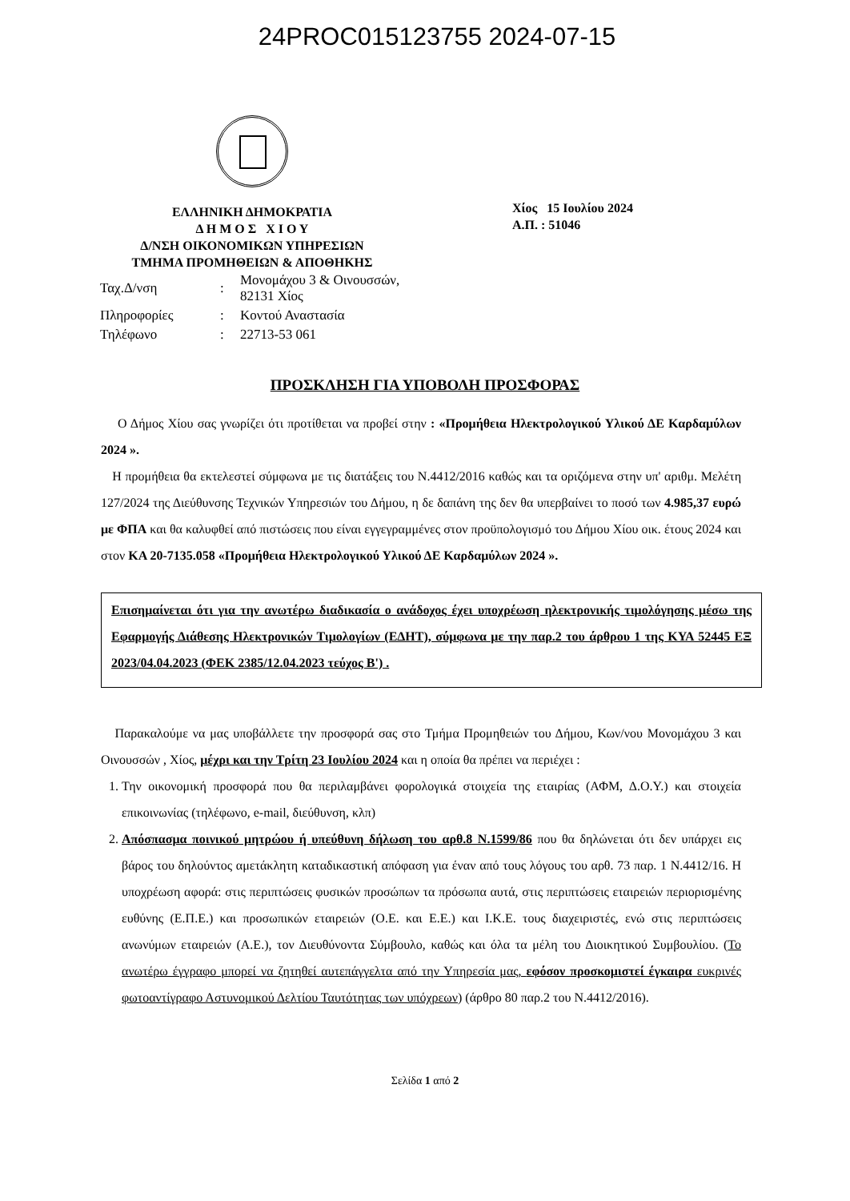24PROC015123755 2024-07-15
ΕΛΛΗΝΙΚΗ ΔΗΜΟΚΡΑΤΙΑ
Δ Η Μ Ο Σ Χ Ι Ο Υ
Δ/ΝΣΗ ΟΙΚΟΝΟΜΙΚΩΝ ΥΠΗΡΕΣΙΩΝ
ΤΜΗΜΑ ΠΡΟΜΗΘΕΙΩΝ & ΑΠΟΘΗΚΗΣ
Χίος 15 Ιουλίου 2024
Α.Π. : 51046
| Ταχ.Δ/νση | : | Μονομάχου 3 & Οινουσσών, 82131 Χίος |
| Πληροφορίες | : | Κοντού Αναστασία |
| Τηλέφωνο | : | 22713-53 061 |
ΠΡΟΣΚΛΗΣΗ ΓΙΑ ΥΠΟΒΟΛΗ ΠΡΟΣΦΟΡΑΣ
Ο Δήμος Χίου σας γνωρίζει ότι προτίθεται να προβεί στην : «Προμήθεια Ηλεκτρολογικού Υλικού ΔΕ Καρδαμύλων 2024 ».
Η προμήθεια θα εκτελεστεί σύμφωνα με τις διατάξεις του Ν.4412/2016 καθώς και τα οριζόμενα στην υπ' αριθμ. Μελέτη 127/2024 της Διεύθυνσης Τεχνικών Υπηρεσιών του Δήμου, η δε δαπάνη της δεν θα υπερβαίνει το ποσό των 4.985,37 ευρώ με ΦΠΑ και θα καλυφθεί από πιστώσεις που είναι εγγεγραμμένες στον προϋπολογισμό του Δήμου Χίου οικ. έτους 2024 και στον ΚΑ 20-7135.058 «Προμήθεια Ηλεκτρολογικού Υλικού ΔΕ Καρδαμύλων 2024 ».
Επισημαίνεται ότι για την ανωτέρω διαδικασία ο ανάδοχος έχει υποχρέωση ηλεκτρονικής τιμολόγησης μέσω της Εφαρμογής Διάθεσης Ηλεκτρονικών Τιμολογίων (ΕΔΗΤ), σύμφωνα με την παρ.2 του άρθρου 1 της ΚΥΑ 52445 ΕΞ 2023/04.04.2023 (ΦΕΚ 2385/12.04.2023 τεύχος Β') .
Παρακαλούμε να μας υποβάλλετε την προσφορά σας στο Τμήμα Προμηθειών του Δήμου, Κων/νου Μονομάχου 3 και Οινουσσών , Χίος, μέχρι και την Τρίτη 23 Ιουλίου 2024 και η οποία θα πρέπει να περιέχει :
1. Την οικονομική προσφορά που θα περιλαμβάνει φορολογικά στοιχεία της εταιρίας (ΑΦΜ, Δ.Ο.Υ.) και στοιχεία επικοινωνίας (τηλέφωνο, e-mail, διεύθυνση, κλπ)
2. Απόσπασμα ποινικού μητρώου ή υπεύθυνη δήλωση του αρθ.8 Ν.1599/86 που θα δηλώνεται ότι δεν υπάρχει εις βάρος του δηλούντος αμετάκλητη καταδικαστική απόφαση για έναν από τους λόγους του αρθ. 73 παρ. 1 Ν.4412/16. Η υποχρέωση αφορά: στις περιπτώσεις φυσικών προσώπων τα πρόσωπα αυτά, στις περιπτώσεις εταιρειών περιορισμένης ευθύνης (Ε.Π.Ε.) και προσωπικών εταιρειών (Ο.Ε. και Ε.Ε.) και Ι.Κ.Ε. τους διαχειριστές, ενώ στις περιπτώσεις ανωνύμων εταιρειών (Α.Ε.), τον Διευθύνοντα Σύμβουλο, καθώς και όλα τα μέλη του Διοικητικού Συμβουλίου. (Το ανωτέρω έγγραφο μπορεί να ζητηθεί αυτεπάγγελτα από την Υπηρεσία μας, εφόσον προσκομιστεί έγκαιρα ευκρινές φωτοαντίγραφο Αστυνομικού Δελτίου Ταυτότητας των υπόχρεων) (άρθρο 80 παρ.2 του Ν.4412/2016).
Σελίδα 1 από 2